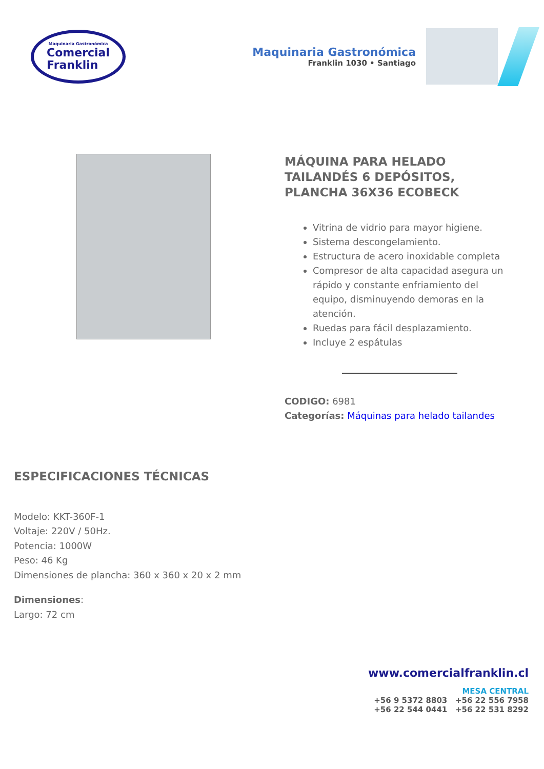Maquinaria Gastronómica
Comercial
Franklin
Maquinaria Gastronómica
Franklin 1030 • Santiago
MÁQUINA PARA HELADO TAILANDÉS 6 DEPÓSITOS, PLANCHA 36X36 ECOBECK
Vitrina de vidrio para mayor higiene.
Sistema descongelamiento.
Estructura de acero inoxidable completa
Compresor de alta capacidad asegura un rápido y constante enfriamiento del equipo, disminuyendo demoras en la atención.
Ruedas para fácil desplazamiento.
Incluye 2 espátulas
CODIGO: 6981
Categorías: Máquinas para helado tailandes
ESPECIFICACIONES TÉCNICAS
Modelo: KKT-360F-1
Voltaje: 220V / 50Hz.
Potencia: 1000W
Peso: 46 Kg
Dimensiones de plancha: 360 x 360 x 20 x 2 mm
Dimensiones:
Largo: 72 cm
www.comercialfranklin.cl
MESA CENTRAL
+56 9 5372 8803 +56 22 556 7958
+56 22 544 0441 +56 22 531 8292